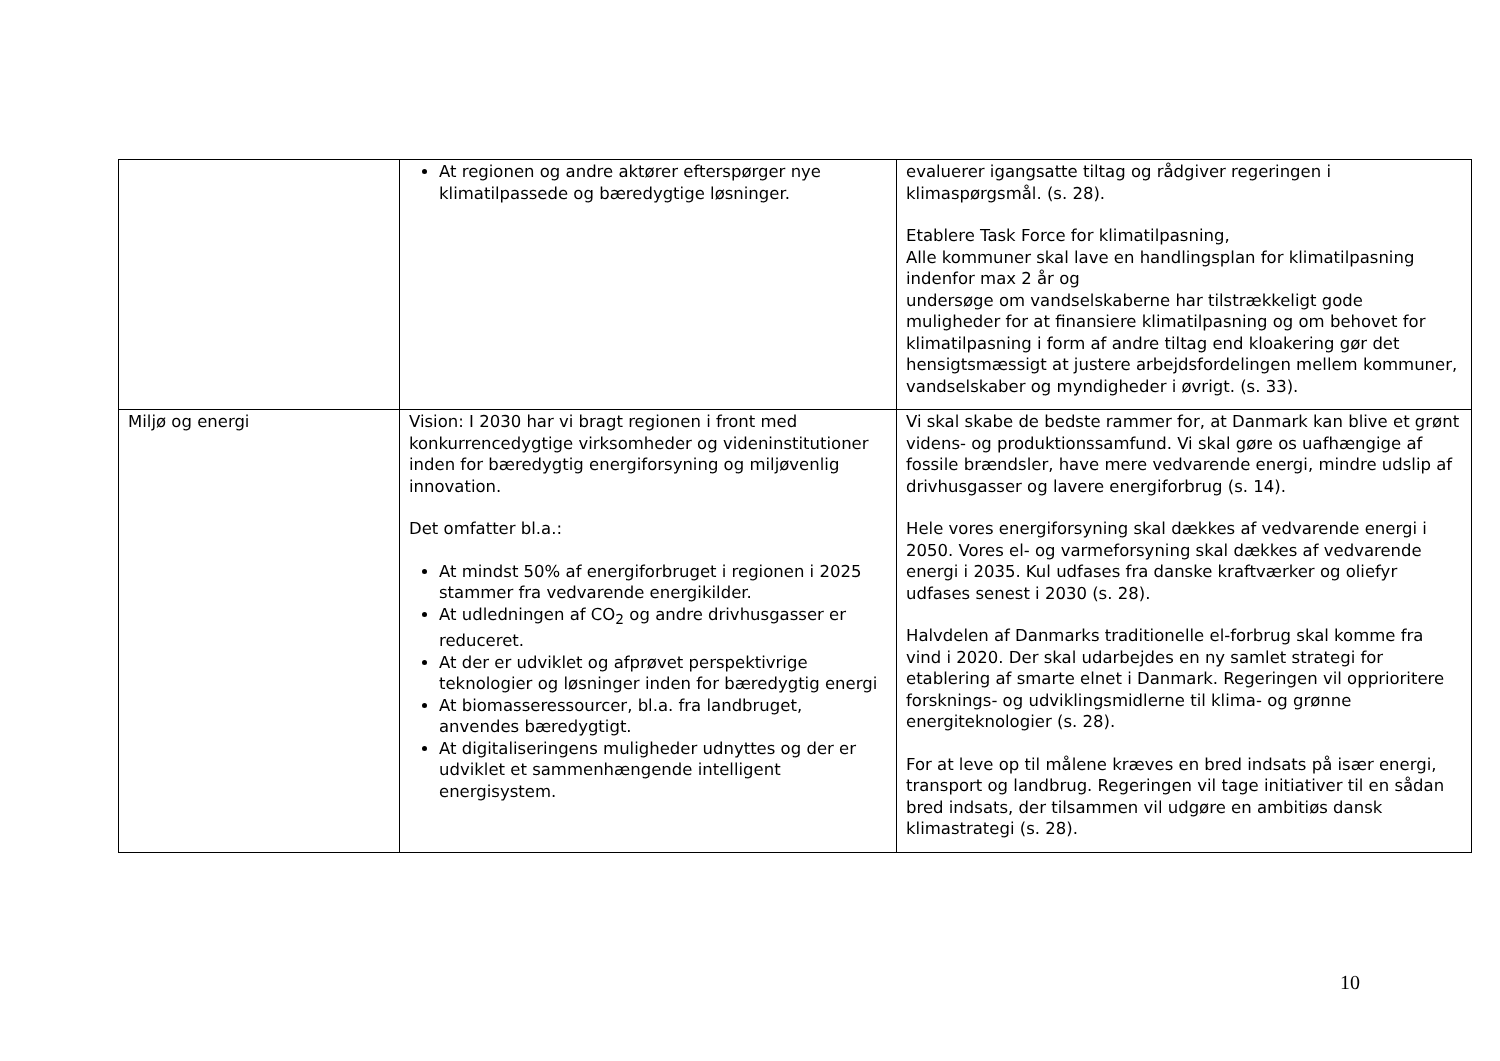| | At regionen og andre aktører efterspørger nye klimatilpassede og bæredygtige løsninger. | evaluerer igangsatte tiltag og rådgiver regeringen i klimaspørgsmål. (s. 28). Etablere Task Force for klimatilpasning, Alle kommuner skal lave en handlingsplan for klimatilpasning indenfor max 2 år og undersøge om vandselskaberne har tilstrækkeligt gode muligheder for at finansiere klimatilpasning og om behovet for klimatilpasning i form af andre tiltag end kloakering gør det hensigtsmæssigt at justere arbejdsfordelingen mellem kommuner, vandselskaber og myndigheder i øvrigt. (s. 33). |
| Miljø og energi | Vision: I 2030 har vi bragt regionen i front med konkurrencedygtige virksomheder og videninstitutioner inden for bæredygtig energiforsyning og miljøvenlig innovation. Det omfatter bl.a.: At mindst 50% af energiforbruget i regionen i 2025 stammer fra vedvarende energikilder. At udledningen af CO<sub>2</sub> og andre drivhusgasser er reduceret. At der er udviklet og afprøvet perspektivrige teknologier og løsninger inden for bæredygtig energi At biomasseressourcer, bl.a. fra landbruget, anvendes bæredygtigt. At digitaliseringens muligheder udnyttes og der er udviklet et sammenhængende intelligent energisystem. | Vi skal skabe de bedste rammer for, at Danmark kan blive et grønt videns- og produktionssamfund. Vi skal gøre os uafhængige af fossile brændsler, have mere vedvarende energi, mindre udslip af drivhusgasser og lavere energiforbrug (s. 14). Hele vores energiforsyning skal dækkes af vedvarende energi i 2050. Vores el- og varmeforsyning skal dækkes af vedvarende energi i 2035. Kul udfases fra danske kraftværker og oliefyr udfases senest i 2030 (s. 28). Halvdelen af Danmarks traditionelle el-forbrug skal komme fra vind i 2020. Der skal udarbejdes en ny samlet strategi for etablering af smarte elnet i Danmark. Regeringen vil opprioritere forsknings- og udviklingsmidlerne til klima- og grønne energiteknologier (s. 28). For at leve op til målene kræves en bred indsats på især energi, transport og landbrug. Regeringen vil tage initiativer til en sådan bred indsats, der tilsammen vil udgøre en ambitiøs dansk klimastrategi (s. 28). |
10